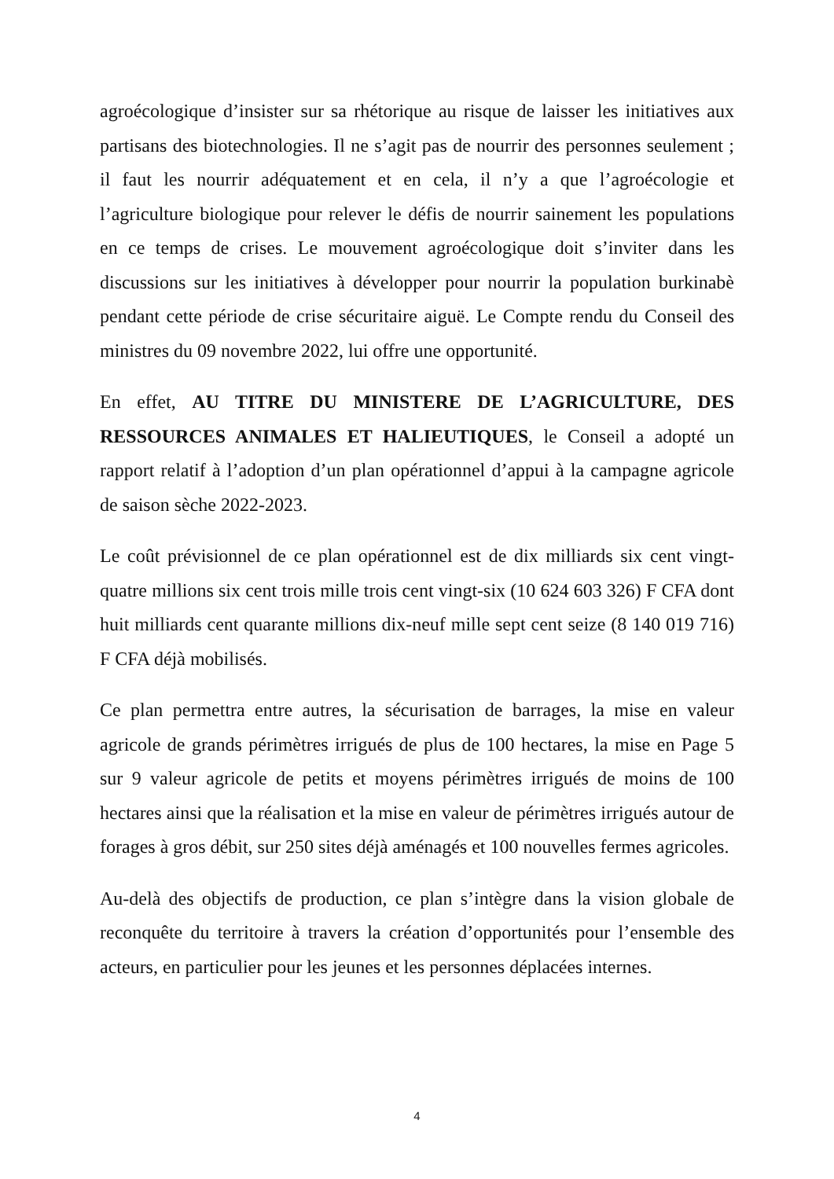agroécologique d’insister sur sa rhétorique au risque de laisser les initiatives aux partisans des biotechnologies. Il ne s’agit pas de nourrir des personnes seulement ; il faut les nourrir adéquatement et en cela, il n’y a que l’agroécologie et l’agriculture biologique pour relever le défis de nourrir sainement les populations en ce temps de crises. Le mouvement agroécologique doit s’inviter dans les discussions sur les initiatives à développer pour nourrir la population burkinabè pendant cette période de crise sécuritaire aiguë. Le Compte rendu du Conseil des ministres du 09 novembre 2022, lui offre une opportunité.
En effet, AU TITRE DU MINISTERE DE L’AGRICULTURE, DES RESSOURCES ANIMALES ET HALIEUTIQUES, le Conseil a adopté un rapport relatif à l’adoption d’un plan opérationnel d’appui à la campagne agricole de saison sèche 2022-2023.
Le coût prévisionnel de ce plan opérationnel est de dix milliards six cent vingt-quatre millions six cent trois mille trois cent vingt-six (10 624 603 326) F CFA dont huit milliards cent quarante millions dix-neuf mille sept cent seize (8 140 019 716) F CFA déjà mobilisés.
Ce plan permettra entre autres, la sécurisation de barrages, la mise en valeur agricole de grands périmètres irrigués de plus de 100 hectares, la mise en Page 5 sur 9 valeur agricole de petits et moyens périmètres irrigués de moins de 100 hectares ainsi que la réalisation et la mise en valeur de périmètres irrigués autour de forages à gros débit, sur 250 sites déjà aménagés et 100 nouvelles fermes agricoles.
Au-delà des objectifs de production, ce plan s’intègre dans la vision globale de reconquête du territoire à travers la création d’opportunités pour l’ensemble des acteurs, en particulier pour les jeunes et les personnes déplacées internes.
4